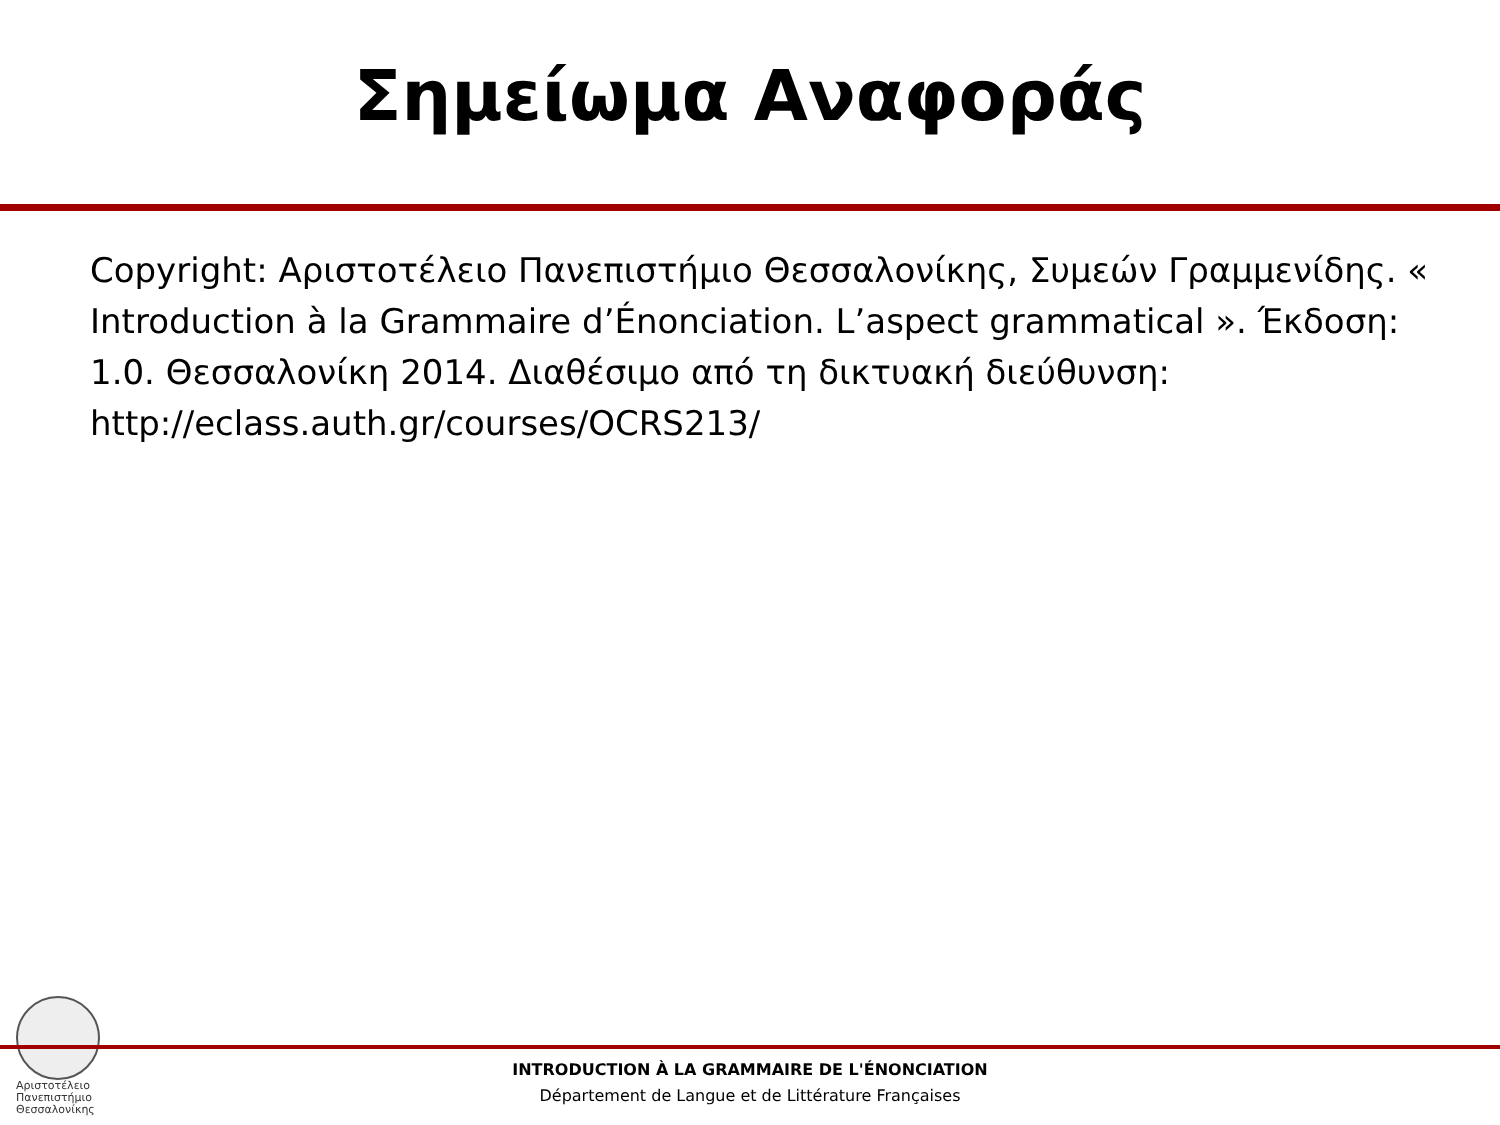Σημείωμα Αναφοράς
Copyright: Αριστοτέλειο Πανεπιστήμιο Θεσσαλονίκης, Συμεών Γραμμενίδης. « Introduction à la Grammaire d’Énonciation. L’aspect grammatical ». Έκδοση: 1.0. Θεσσαλονίκη 2014. Διαθέσιμο από τη δικτυακή διεύθυνση: http://eclass.auth.gr/courses/OCRS213/
Αριστοτέλειο
Πανεπιστήμιο
Θεσσαλονίκης
INTRODUCTION À LA GRAMMAIRE DE L'ÉNONCIATION
Département de Langue et de Littérature Françaises